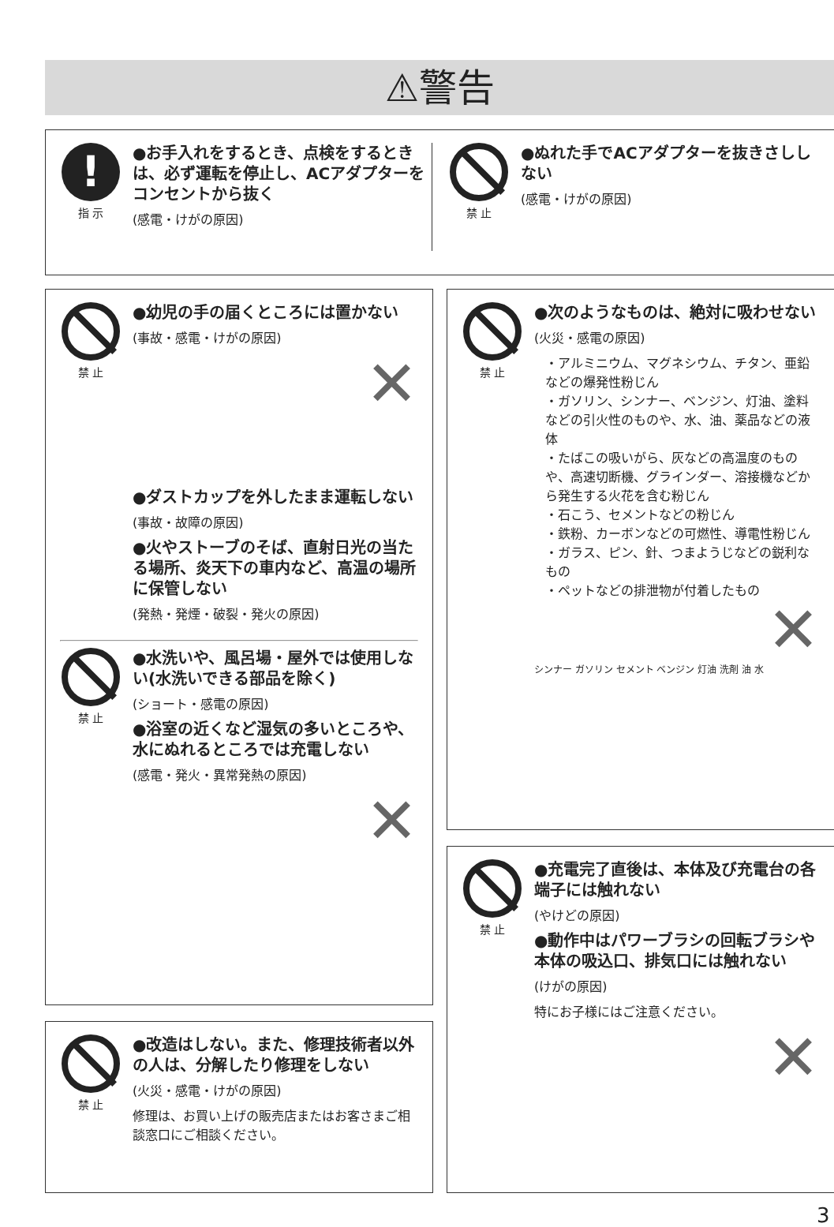⚠警告
!
指 示
●お手入れをするとき、点検をするときは、必ず運転を停止し、ACアダプターをコンセントから抜く
(感電・けがの原因)
禁 止
●ぬれた手でACアダプターを抜きさししない
(感電・けがの原因)
禁 止
●幼児の手の届くところには置かない
(事故・感電・けがの原因)
✕
●ダストカップを外したまま運転しない
(事故・故障の原因)
●火やストーブのそば、直射日光の当たる場所、炎天下の車内など、高温の場所に保管しない
(発熱・発煙・破裂・発火の原因)
禁 止
●水洗いや、風呂場・屋外では使用しない(水洗いできる部品を除く)
(ショート・感電の原因)
●浴室の近くなど湿気の多いところや、水にぬれるところでは充電しない
(感電・発火・異常発熱の原因)
✕
禁 止
●次のようなものは、絶対に吸わせない
(火災・感電の原因)
・アルミニウム、マグネシウム、チタン、亜鉛などの爆発性粉じん
・ガソリン、シンナー、ベンジン、灯油、塗料などの引火性のものや、水、油、薬品などの液体
・たばこの吸いがら、灰などの高温度のものや、高速切断機、グラインダー、溶接機などから発生する火花を含む粉じん
・石こう、セメントなどの粉じん
・鉄粉、カーボンなどの可燃性、導電性粉じん
・ガラス、ピン、針、つまようじなどの鋭利なもの
・ペットなどの排泄物が付着したもの
✕
シンナー ガソリン セメント ベンジン 灯油 洗剤 油 水
禁 止
●充電完了直後は、本体及び充電台の各端子には触れない
(やけどの原因)
●動作中はパワーブラシの回転ブラシや本体の吸込口、排気口には触れない
(けがの原因)
特にお子様にはご注意ください。
✕
禁 止
●改造はしない。また、修理技術者以外の人は、分解したり修理をしない
(火災・感電・けがの原因)
修理は、お買い上げの販売店またはお客さまご相談窓口にご相談ください。
3